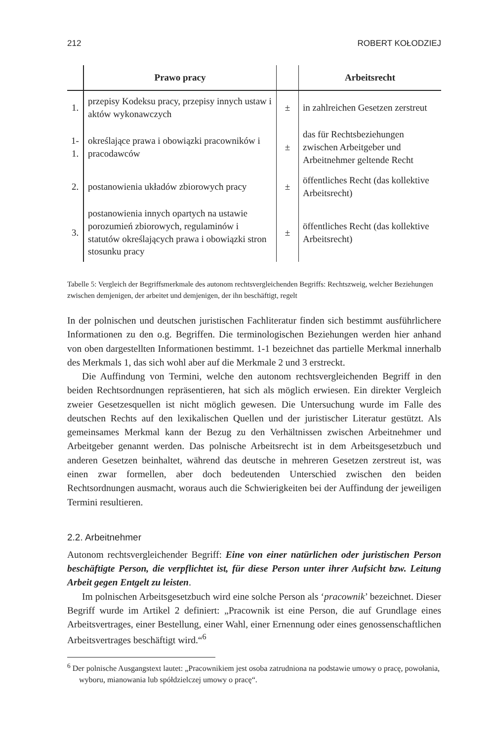212 ROBERT KOŁODZIEJ
| | Prawo pracy | | Arbeitsrecht |
| --- | --- | --- | --- |
| 1. | przepisy Kodeksu pracy, przepisy innych ustaw i aktów wykonawczych | ± | in zahlreichen Gesetzen zerstreut |
| 1-1. | określające prawa i obowiązki pracowników i pracodawców | ± | das für Rechtsbeziehungen zwischen Arbeitgeber und Arbeitnehmer geltende Recht |
| 2. | postanowienia układów zbiorowych pracy | ± | öffentliches Recht (das kollektive Arbeitsrecht) |
| 3. | postanowienia innych opartych na ustawie porozumień zbiorowych, regulaminów i statutów określających prawa i obowiązki stron stosunku pracy | ± | öffentliches Recht (das kollektive Arbeitsrecht) |
Tabelle 5: Vergleich der Begriffsmerkmale des autonom rechtsvergleichenden Begriffs: Rechtszweig, welcher Beziehungen zwischen demjenigen, der arbeitet und demjenigen, der ihn beschäftigt, regelt
In der polnischen und deutschen juristischen Fachliteratur finden sich bestimmt ausführlichere Informationen zu den o.g. Begriffen. Die terminologischen Beziehungen werden hier anhand von oben dargestellten Informationen bestimmt. 1-1 bezeichnet das partielle Merkmal innerhalb des Merkmals 1, das sich wohl aber auf die Merkmale 2 und 3 erstreckt.
Die Auffindung von Termini, welche den autonom rechtsvergleichenden Begriff in den beiden Rechtsordnungen repräsentieren, hat sich als möglich erwiesen. Ein direkter Vergleich zweier Gesetzesquellen ist nicht möglich gewesen. Die Untersuchung wurde im Falle des deutschen Rechts auf den lexikalischen Quellen und der juristischer Literatur gestützt. Als gemeinsames Merkmal kann der Bezug zu den Verhältnissen zwischen Arbeitnehmer und Arbeitgeber genannt werden. Das polnische Arbeitsrecht ist in dem Arbeitsgesetzbuch und anderen Gesetzen beinhaltet, während das deutsche in mehreren Gesetzen zerstreut ist, was einen zwar formellen, aber doch bedeutenden Unterschied zwischen den beiden Rechtsordnungen ausmacht, woraus auch die Schwierigkeiten bei der Auffindung der jeweiligen Termini resultieren.
2.2. Arbeitnehmer
Autonom rechtsvergleichender Begriff: Eine von einer natürlichen oder juristischen Person beschäftigte Person, die verpflichtet ist, für diese Person unter ihrer Aufsicht bzw. Leitung Arbeit gegen Entgelt zu leisten.
Im polnischen Arbeitsgesetzbuch wird eine solche Person als ‘pracownik’ bezeichnet. Dieser Begriff wurde im Artikel 2 definiert: „Pracownik ist eine Person, die auf Grundlage eines Arbeitsvertrages, einer Bestellung, einer Wahl, einer Ernennung oder eines genossenschaftlichen Arbeitsvertrages beschäftigt wird.“<sup>6</sup>
<sup>6</sup> Der polnische Ausgangstext lautet: „Pracownikiem jest osoba zatrudniona na podstawie umowy o pracę, powołania, wyboru, mianowania lub spółdzielczej umowy o pracę“.